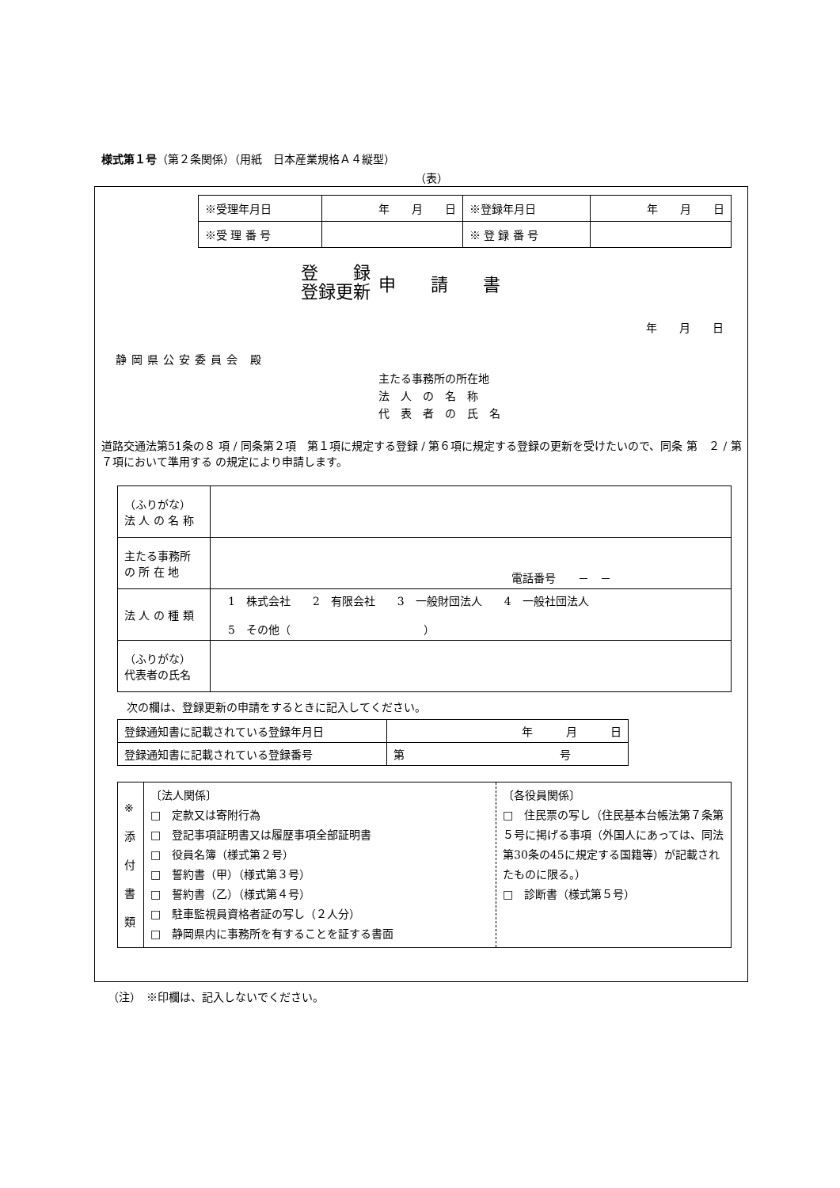様式第１号（第２条関係）（用紙　日本産業規格Ａ４縦型）
（表）
| ※受理年月日 | 年 月 日 | ※登録年月日 | 年 月 日 |
| ※受 理 番 号 | | ※ 登 録 番 号 | |
登　　録
登録更新
申　　請　　書
年　　月　　日
静岡県公安委員会 殿
主たる事務所の所在地
法　人　の　名　称
代　表　者　の　氏　名
道路交通法第51条の８ 項 / 同条第２項　第１項に規定する登録 / 第６項に規定する登録の更新を受けたいので、同条 第　２ / 第７項において準用する の規定により申請します。
| （ふりがな） 法 人 の 名 称 | |
| 主たる事務所 の 所 在 地 | 電話番号 － － |
| 法 人 の 種 類 | 1 株式会社 2 有限会社 3 一般財団法人 4 一般社団法人 5 その他（ ） |
| （ふりがな） 代表者の氏名 | |
次の欄は、登録更新の申請をするときに記入してください。
| 登録通知書に記載されている登録年月日 | 年 月 日 |
| 登録通知書に記載されている登録番号 | 第 号 |
| ※ 添 付 書 類 | 〔法人関係〕 □ 定款又は寄附行為 □ 登記事項証明書又は履歴事項全部証明書 □ 役員名簿（様式第２号） □ 誓約書（甲）（様式第３号） □ 誓約書（乙）（様式第４号） □ 駐車監視員資格者証の写し（２人分） □ 静岡県内に事務所を有することを証する書面 | 〔各役員関係〕 □ 住民票の写し（住民基本台帳法第７条第５号に掲げる事項（外国人にあっては、同法第30条の45に規定する国籍等）が記載されたものに限る。） □ 診断書（様式第５号） |
（注）　※印欄は、記入しないでください。